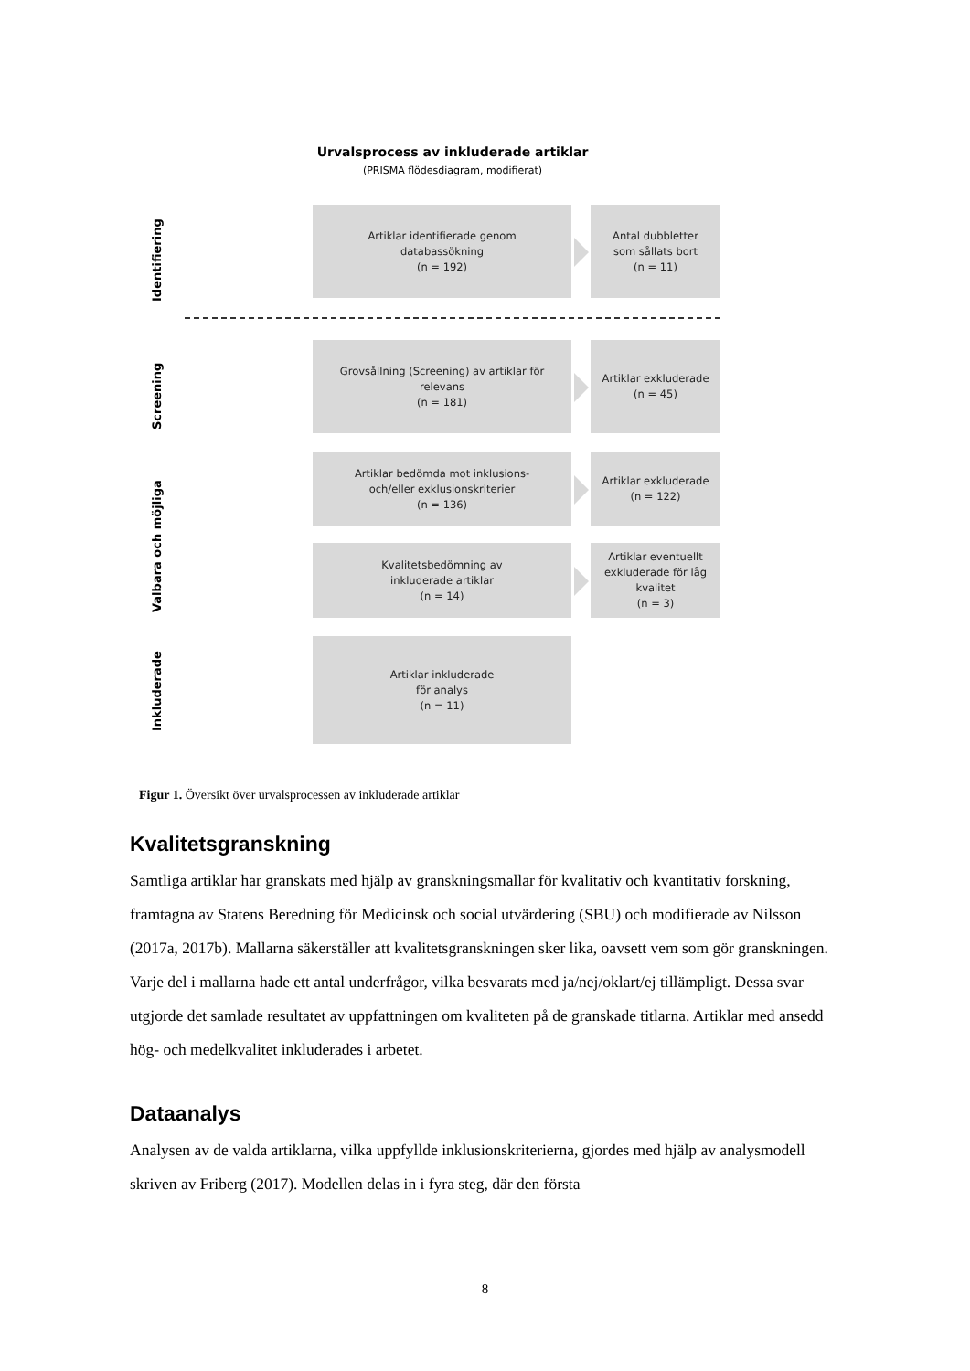Urvalsprocess av inkluderade artiklar
(PRISMA flödesdiagram, modifierat)
Identifiering
Screening
Valbara och möjliga
Inkluderade
Artiklar identifierade genom
databassökning
(n = 192)
Antal dubbletter
som sållats bort
(n = 11)
Grovsållning (Screening) av artiklar för
relevans
(n = 181)
Artiklar exkluderade
(n = 45)
Artiklar bedömda mot inklusions-
och/eller exklusionskriterier
(n = 136)
Artiklar exkluderade
(n = 122)
Kvalitetsbedömning av
inkluderade artiklar
(n = 14)
Artiklar eventuellt
exkluderade för låg
kvalitet
(n = 3)
Artiklar inkluderade
för analys
(n = 11)
Figur 1. Översikt över urvalsprocessen av inkluderade artiklar
Kvalitetsgranskning
Samtliga artiklar har granskats med hjälp av granskningsmallar för kvalitativ och kvantitativ forskning, framtagna av Statens Beredning för Medicinsk och social utvärdering (SBU) och modifierade av Nilsson (2017a, 2017b). Mallarna säkerställer att kvalitetsgranskningen sker lika, oavsett vem som gör granskningen. Varje del i mallarna hade ett antal underfrågor, vilka besvarats med ja/nej/oklart/ej tillämpligt. Dessa svar utgjorde det samlade resultatet av uppfattningen om kvaliteten på de granskade titlarna. Artiklar med ansedd hög- och medelkvalitet inkluderades i arbetet.
Dataanalys
Analysen av de valda artiklarna, vilka uppfyllde inklusionskriterierna, gjordes med hjälp av analysmodell skriven av Friberg (2017). Modellen delas in i fyra steg, där den första
8